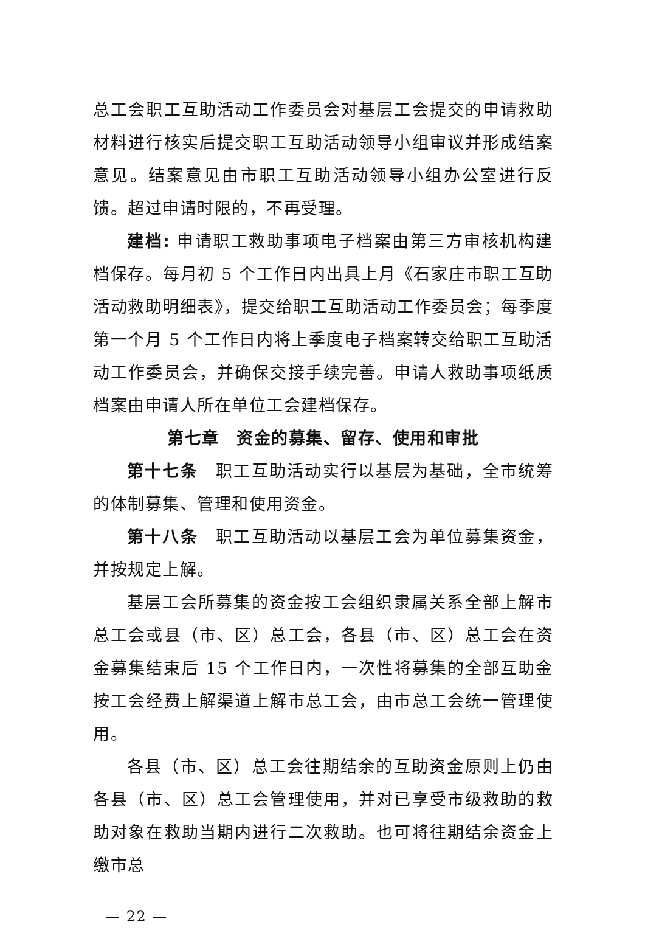总工会职工互助活动工作委员会对基层工会提交的申请救助材料进行核实后提交职工互助活动领导小组审议并形成结案意见。结案意见由市职工互助活动领导小组办公室进行反馈。超过申请时限的，不再受理。
建档: 申请职工救助事项电子档案由第三方审核机构建档保存。每月初 5 个工作日内出具上月《石家庄市职工互助活动救助明细表》，提交给职工互助活动工作委员会；每季度第一个月 5 个工作日内将上季度电子档案转交给职工互助活动工作委员会，并确保交接手续完善。申请人救助事项纸质档案由申请人所在单位工会建档保存。
第七章　资金的募集、留存、使用和审批
第十七条　职工互助活动实行以基层为基础，全市统筹的体制募集、管理和使用资金。
第十八条　职工互助活动以基层工会为单位募集资金，并按规定上解。
基层工会所募集的资金按工会组织隶属关系全部上解市总工会或县（市、区）总工会，各县（市、区）总工会在资金募集结束后 15 个工作日内，一次性将募集的全部互助金按工会经费上解渠道上解市总工会，由市总工会统一管理使用。
各县（市、区）总工会往期结余的互助资金原则上仍由各县（市、区）总工会管理使用，并对已享受市级救助的救助对象在救助当期内进行二次救助。也可将往期结余资金上缴市总
— 22 —